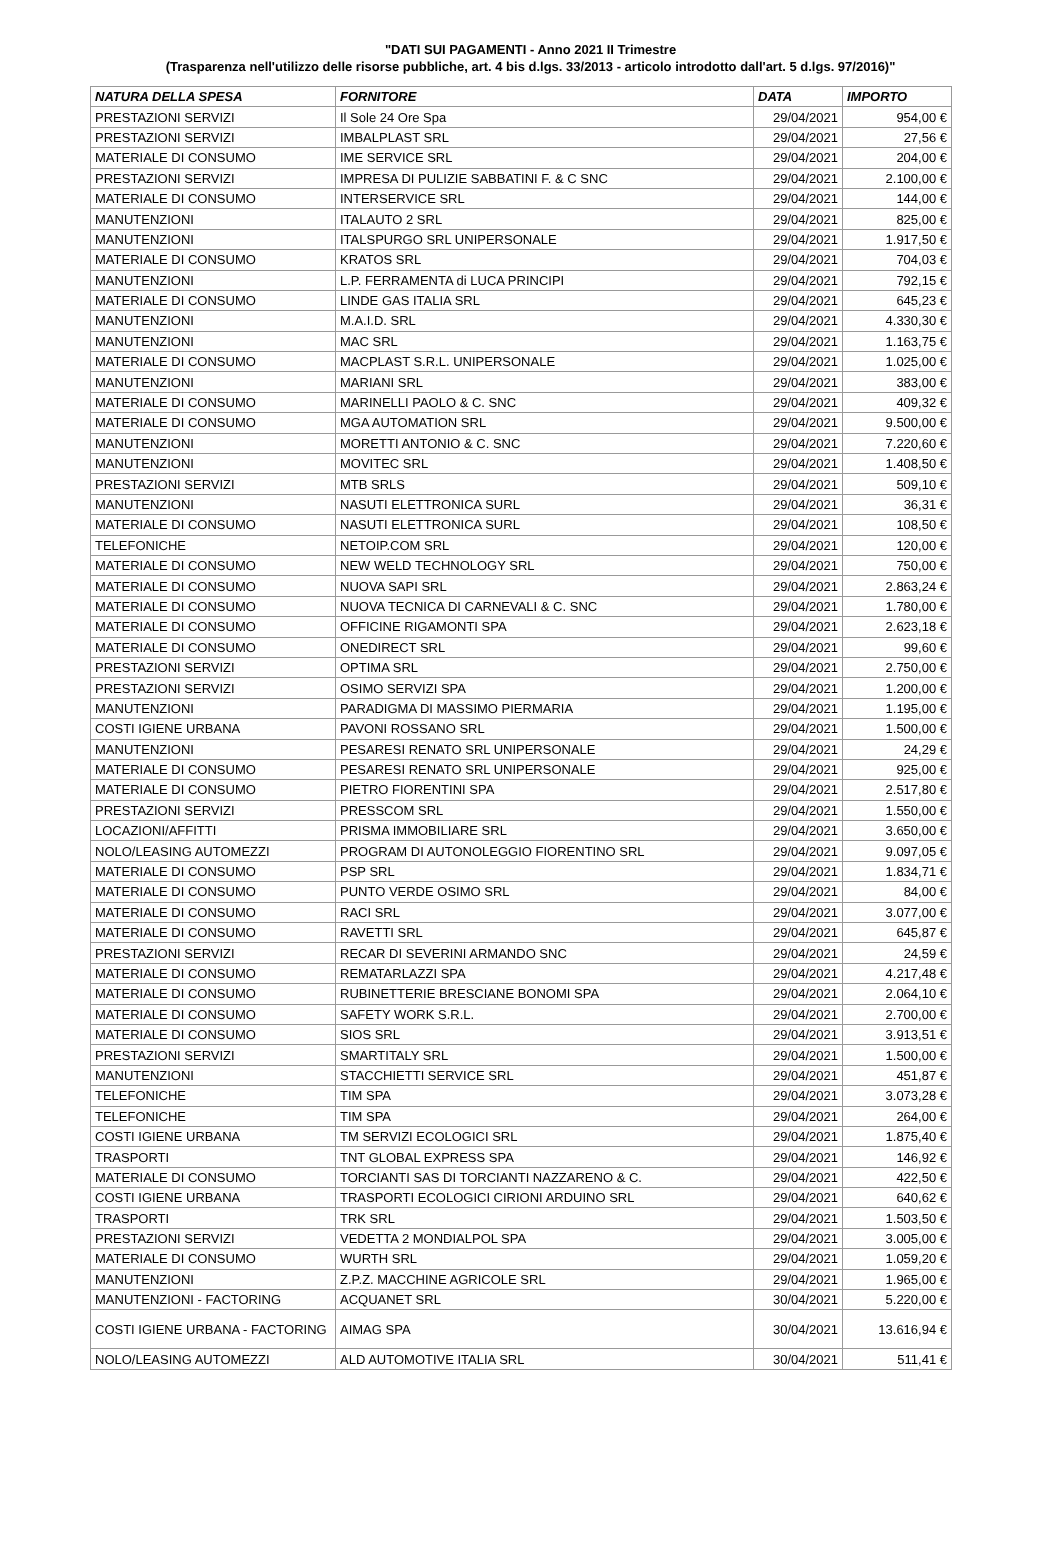"DATI SUI PAGAMENTI - Anno 2021 II Trimestre
(Trasparenza nell'utilizzo delle risorse pubbliche, art. 4 bis d.lgs. 33/2013 - articolo introdotto dall'art. 5 d.lgs. 97/2016)"
| NATURA DELLA SPESA | FORNITORE | DATA | IMPORTO |
| --- | --- | --- | --- |
| PRESTAZIONI SERVIZI | Il Sole 24 Ore Spa | 29/04/2021 | 954,00 € |
| PRESTAZIONI SERVIZI | IMBALPLAST SRL | 29/04/2021 | 27,56 € |
| MATERIALE DI CONSUMO | IME SERVICE SRL | 29/04/2021 | 204,00 € |
| PRESTAZIONI SERVIZI | IMPRESA DI PULIZIE SABBATINI F. & C SNC | 29/04/2021 | 2.100,00 € |
| MATERIALE DI CONSUMO | INTERSERVICE SRL | 29/04/2021 | 144,00 € |
| MANUTENZIONI | ITALAUTO 2 SRL | 29/04/2021 | 825,00 € |
| MANUTENZIONI | ITALSPURGO SRL UNIPERSONALE | 29/04/2021 | 1.917,50 € |
| MATERIALE DI CONSUMO | KRATOS SRL | 29/04/2021 | 704,03 € |
| MANUTENZIONI | L.P. FERRAMENTA di LUCA PRINCIPI | 29/04/2021 | 792,15 € |
| MATERIALE DI CONSUMO | LINDE GAS ITALIA SRL | 29/04/2021 | 645,23 € |
| MANUTENZIONI | M.A.I.D. SRL | 29/04/2021 | 4.330,30 € |
| MANUTENZIONI | MAC SRL | 29/04/2021 | 1.163,75 € |
| MATERIALE DI CONSUMO | MACPLAST S.R.L. UNIPERSONALE | 29/04/2021 | 1.025,00 € |
| MANUTENZIONI | MARIANI SRL | 29/04/2021 | 383,00 € |
| MATERIALE DI CONSUMO | MARINELLI PAOLO & C. SNC | 29/04/2021 | 409,32 € |
| MATERIALE DI CONSUMO | MGA AUTOMATION SRL | 29/04/2021 | 9.500,00 € |
| MANUTENZIONI | MORETTI ANTONIO & C. SNC | 29/04/2021 | 7.220,60 € |
| MANUTENZIONI | MOVITEC SRL | 29/04/2021 | 1.408,50 € |
| PRESTAZIONI SERVIZI | MTB SRLS | 29/04/2021 | 509,10 € |
| MANUTENZIONI | NASUTI ELETTRONICA SURL | 29/04/2021 | 36,31 € |
| MATERIALE DI CONSUMO | NASUTI ELETTRONICA SURL | 29/04/2021 | 108,50 € |
| TELEFONICHE | NETOIP.COM SRL | 29/04/2021 | 120,00 € |
| MATERIALE DI CONSUMO | NEW WELD TECHNOLOGY SRL | 29/04/2021 | 750,00 € |
| MATERIALE DI CONSUMO | NUOVA SAPI SRL | 29/04/2021 | 2.863,24 € |
| MATERIALE DI CONSUMO | NUOVA TECNICA DI CARNEVALI & C. SNC | 29/04/2021 | 1.780,00 € |
| MATERIALE DI CONSUMO | OFFICINE RIGAMONTI SPA | 29/04/2021 | 2.623,18 € |
| MATERIALE DI CONSUMO | ONEDIRECT SRL | 29/04/2021 | 99,60 € |
| PRESTAZIONI SERVIZI | OPTIMA SRL | 29/04/2021 | 2.750,00 € |
| PRESTAZIONI SERVIZI | OSIMO SERVIZI SPA | 29/04/2021 | 1.200,00 € |
| MANUTENZIONI | PARADIGMA DI MASSIMO PIERMARIA | 29/04/2021 | 1.195,00 € |
| COSTI IGIENE URBANA | PAVONI ROSSANO SRL | 29/04/2021 | 1.500,00 € |
| MANUTENZIONI | PESARESI RENATO SRL UNIPERSONALE | 29/04/2021 | 24,29 € |
| MATERIALE DI CONSUMO | PESARESI RENATO SRL UNIPERSONALE | 29/04/2021 | 925,00 € |
| MATERIALE DI CONSUMO | PIETRO FIORENTINI SPA | 29/04/2021 | 2.517,80 € |
| PRESTAZIONI SERVIZI | PRESSCOM SRL | 29/04/2021 | 1.550,00 € |
| LOCAZIONI/AFFITTI | PRISMA IMMOBILIARE SRL | 29/04/2021 | 3.650,00 € |
| NOLO/LEASING AUTOMEZZI | PROGRAM DI AUTONOLEGGIO FIORENTINO SRL | 29/04/2021 | 9.097,05 € |
| MATERIALE DI CONSUMO | PSP SRL | 29/04/2021 | 1.834,71 € |
| MATERIALE DI CONSUMO | PUNTO VERDE OSIMO SRL | 29/04/2021 | 84,00 € |
| MATERIALE DI CONSUMO | RACI SRL | 29/04/2021 | 3.077,00 € |
| MATERIALE DI CONSUMO | RAVETTI SRL | 29/04/2021 | 645,87 € |
| PRESTAZIONI SERVIZI | RECAR DI SEVERINI ARMANDO SNC | 29/04/2021 | 24,59 € |
| MATERIALE DI CONSUMO | REMATARLAZZI SPA | 29/04/2021 | 4.217,48 € |
| MATERIALE DI CONSUMO | RUBINETTERIE BRESCIANE BONOMI SPA | 29/04/2021 | 2.064,10 € |
| MATERIALE DI CONSUMO | SAFETY WORK S.R.L. | 29/04/2021 | 2.700,00 € |
| MATERIALE DI CONSUMO | SIOS SRL | 29/04/2021 | 3.913,51 € |
| PRESTAZIONI SERVIZI | SMARTITALY SRL | 29/04/2021 | 1.500,00 € |
| MANUTENZIONI | STACCHIETTI SERVICE SRL | 29/04/2021 | 451,87 € |
| TELEFONICHE | TIM SPA | 29/04/2021 | 3.073,28 € |
| TELEFONICHE | TIM SPA | 29/04/2021 | 264,00 € |
| COSTI IGIENE URBANA | TM SERVIZI ECOLOGICI SRL | 29/04/2021 | 1.875,40 € |
| TRASPORTI | TNT GLOBAL EXPRESS SPA | 29/04/2021 | 146,92 € |
| MATERIALE DI CONSUMO | TORCIANTI SAS DI TORCIANTI NAZZARENO & C. | 29/04/2021 | 422,50 € |
| COSTI IGIENE URBANA | TRASPORTI ECOLOGICI CIRIONI ARDUINO SRL | 29/04/2021 | 640,62 € |
| TRASPORTI | TRK SRL | 29/04/2021 | 1.503,50 € |
| PRESTAZIONI SERVIZI | VEDETTA 2 MONDIALPOL SPA | 29/04/2021 | 3.005,00 € |
| MATERIALE DI CONSUMO | WURTH SRL | 29/04/2021 | 1.059,20 € |
| MANUTENZIONI | Z.P.Z. MACCHINE AGRICOLE SRL | 29/04/2021 | 1.965,00 € |
| MANUTENZIONI - FACTORING | ACQUANET SRL | 30/04/2021 | 5.220,00 € |
| COSTI IGIENE URBANA - FACTORING | AIMAG SPA | 30/04/2021 | 13.616,94 € |
| NOLO/LEASING AUTOMEZZI | ALD AUTOMOTIVE ITALIA SRL | 30/04/2021 | 511,41 € |